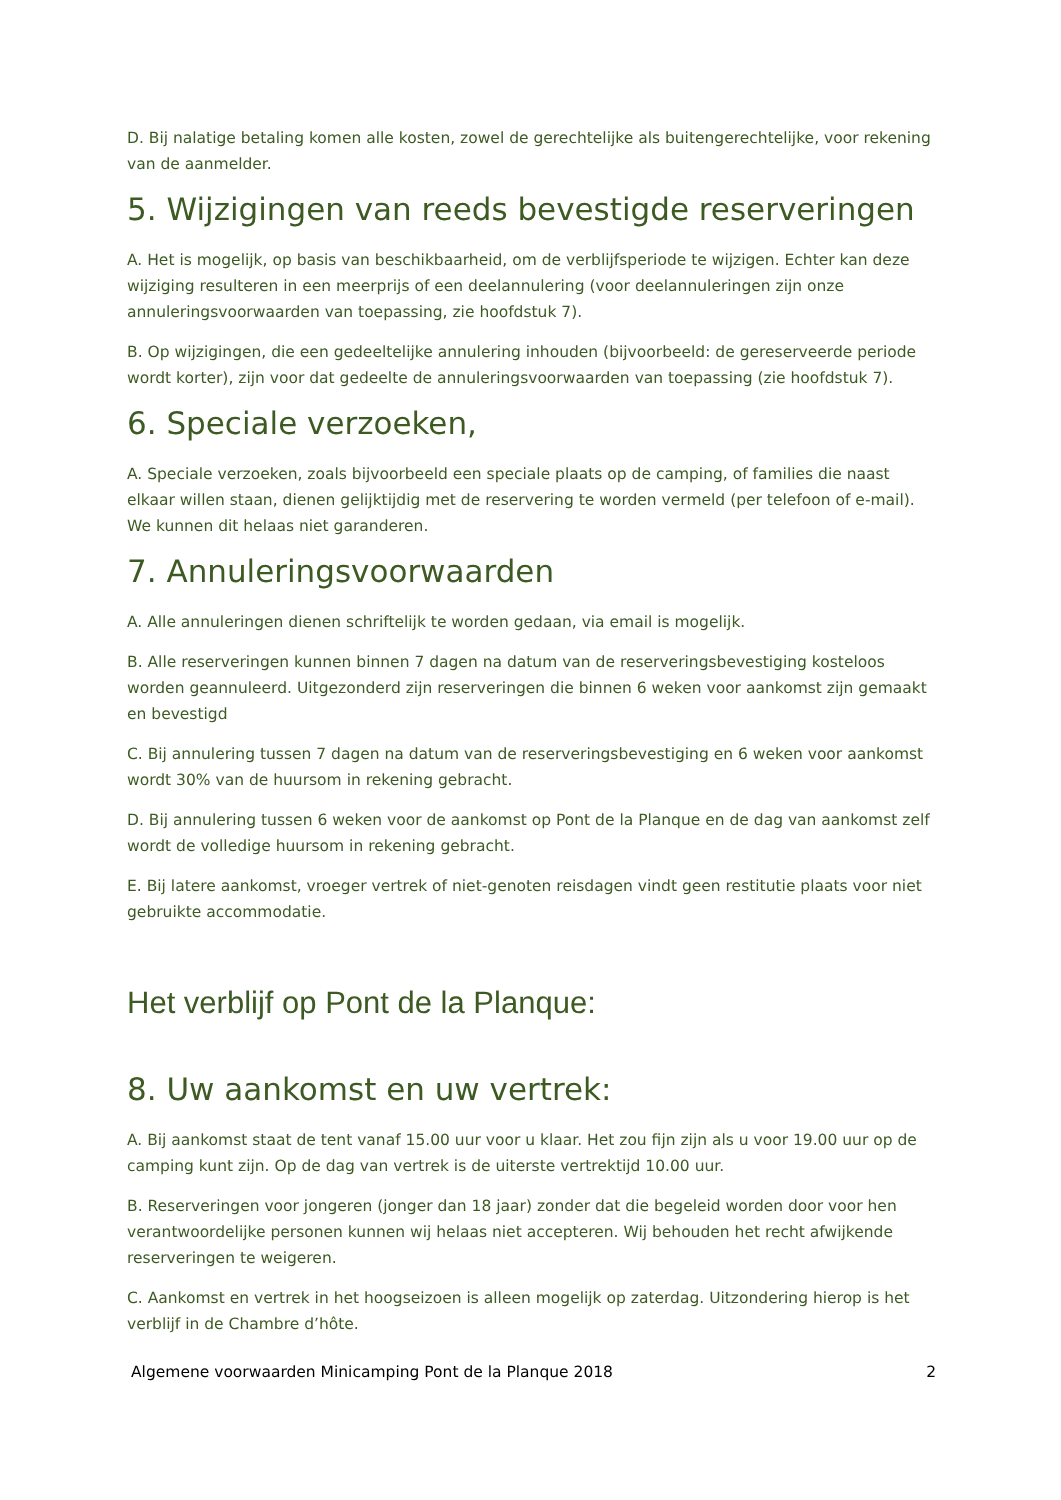D. Bij nalatige betaling komen alle kosten, zowel de gerechtelijke als buitengerechtelijke, voor rekening van de aanmelder.
5. Wijzigingen van reeds bevestigde reserveringen
A. Het is mogelijk, op basis van beschikbaarheid, om de verblijfsperiode te wijzigen. Echter kan deze wijziging resulteren in een meerprijs of een deelannulering (voor deelannuleringen zijn onze annuleringsvoorwaarden van toepassing, zie hoofdstuk 7).
B. Op wijzigingen, die een gedeeltelijke annulering inhouden (bijvoorbeeld: de gereserveerde periode wordt korter), zijn voor dat gedeelte de annuleringsvoorwaarden van toepassing (zie hoofdstuk 7).
6. Speciale verzoeken,
A. Speciale verzoeken, zoals bijvoorbeeld een speciale plaats op de camping, of families die naast elkaar willen staan, dienen gelijktijdig met de reservering te worden vermeld (per telefoon of e-mail). We kunnen dit helaas niet garanderen.
7. Annuleringsvoorwaarden
A. Alle annuleringen dienen schriftelijk te worden gedaan, via email is mogelijk.
B. Alle reserveringen kunnen binnen 7 dagen na datum van de reserveringsbevestiging kosteloos worden geannuleerd. Uitgezonderd zijn reserveringen die binnen 6 weken voor aankomst zijn gemaakt en bevestigd
C. Bij annulering tussen 7 dagen na datum van de reserveringsbevestiging en 6 weken voor aankomst wordt 30% van de huursom in rekening gebracht.
D. Bij annulering tussen 6 weken voor de aankomst op Pont de la Planque en de dag van aankomst zelf wordt de volledige huursom in rekening gebracht.
E. Bij latere aankomst, vroeger vertrek of niet-genoten reisdagen vindt geen restitutie plaats voor niet gebruikte accommodatie.
Het verblijf op Pont de la Planque:
8. Uw aankomst en uw vertrek:
A. Bij aankomst staat de tent vanaf 15.00 uur voor u klaar. Het zou fijn zijn als u voor 19.00 uur op de camping kunt zijn. Op de dag van vertrek is de uiterste vertrektijd 10.00 uur.
B. Reserveringen voor jongeren (jonger dan 18 jaar) zonder dat die begeleid worden door voor hen verantwoordelijke personen kunnen wij helaas niet accepteren. Wij behouden het recht afwijkende reserveringen te weigeren.
C. Aankomst en vertrek in het hoogseizoen is alleen mogelijk op zaterdag. Uitzondering hierop is het verblijf in de Chambre d’hôte.
Algemene voorwaarden Minicamping Pont de la Planque 2018 2